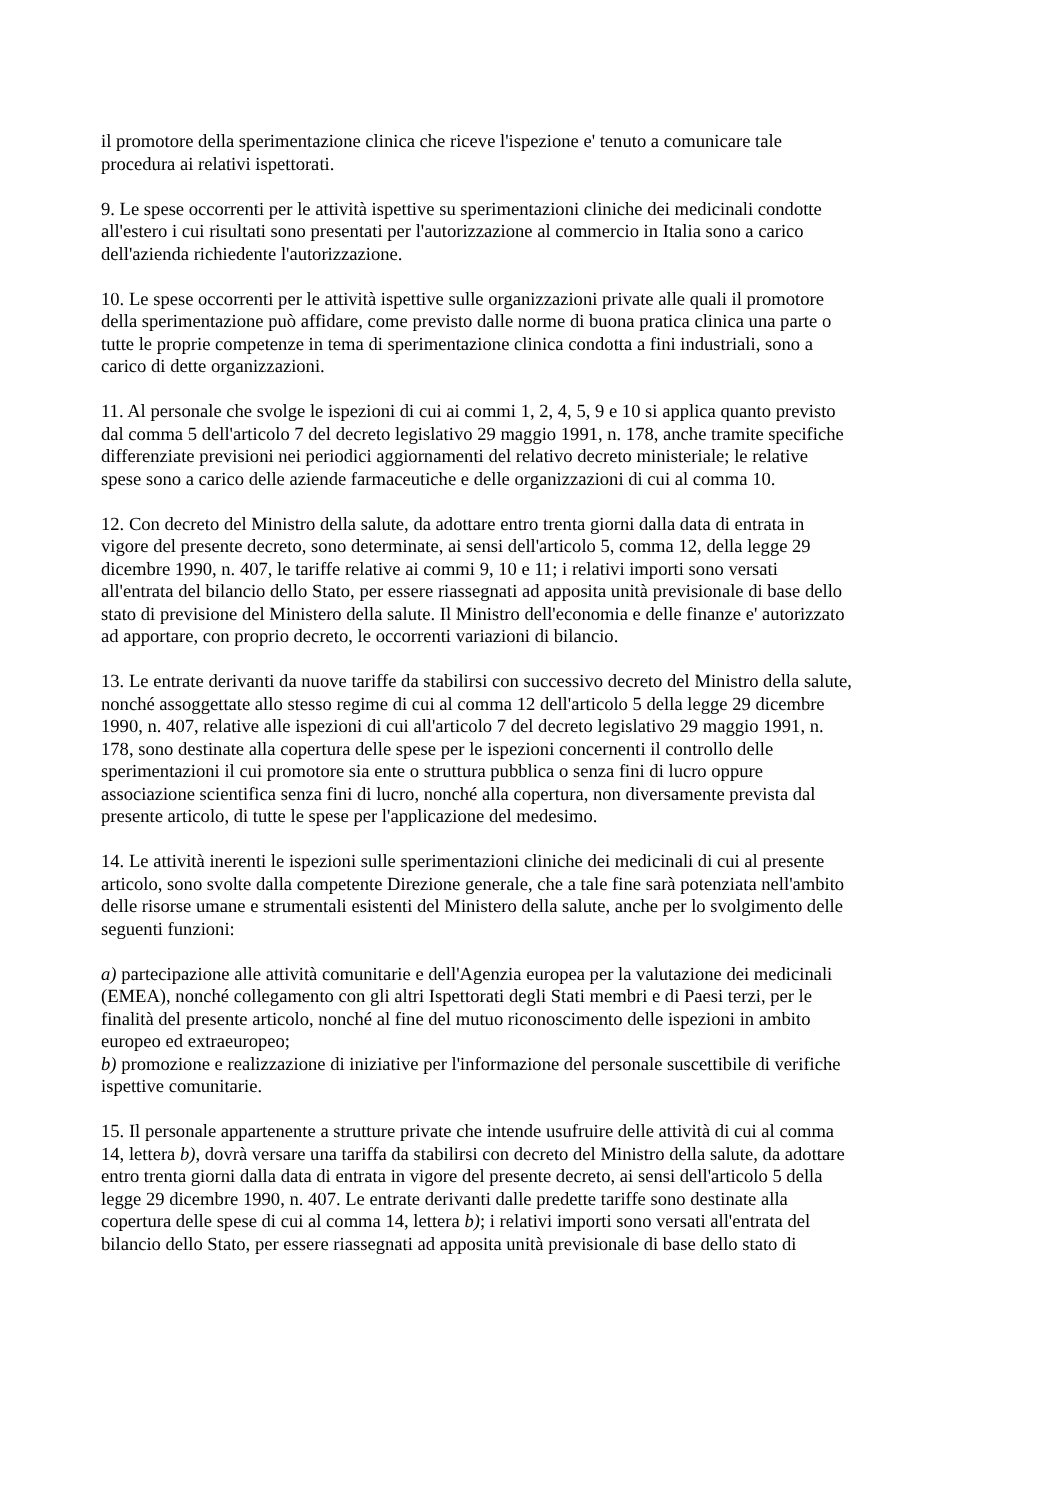il promotore della sperimentazione clinica che riceve l'ispezione e' tenuto a comunicare tale
procedura ai relativi ispettorati.
9. Le spese occorrenti per le attività ispettive su sperimentazioni cliniche dei medicinali condotte
all'estero i cui risultati sono presentati per l'autorizzazione al commercio in Italia sono a carico
dell'azienda richiedente l'autorizzazione.
10. Le spese occorrenti per le attività ispettive sulle organizzazioni private alle quali il promotore
della sperimentazione può affidare, come previsto dalle norme di buona pratica clinica una parte o
tutte le proprie competenze in tema di sperimentazione clinica condotta a fini industriali, sono a
carico di dette organizzazioni.
11. Al personale che svolge le ispezioni di cui ai commi 1, 2, 4, 5, 9 e 10 si applica quanto previsto
dal comma 5 dell'articolo 7 del decreto legislativo 29 maggio 1991, n. 178, anche tramite specifiche
differenziate previsioni nei periodici aggiornamenti del relativo decreto ministeriale; le relative
spese sono a carico delle aziende farmaceutiche e delle organizzazioni di cui al comma 10.
12. Con decreto del Ministro della salute, da adottare entro trenta giorni dalla data di entrata in
vigore del presente decreto, sono determinate, ai sensi dell'articolo 5, comma 12, della legge 29
dicembre 1990, n. 407, le tariffe relative ai commi 9, 10 e 11; i relativi importi sono versati
all'entrata del bilancio dello Stato, per essere riassegnati ad apposita unità previsionale di base dello
stato di previsione del Ministero della salute. Il Ministro dell'economia e delle finanze e' autorizzato
ad apportare, con proprio decreto, le occorrenti variazioni di bilancio.
13. Le entrate derivanti da nuove tariffe da stabilirsi con successivo decreto del Ministro della salute,
nonché assoggettate allo stesso regime di cui al comma 12 dell'articolo 5 della legge 29 dicembre
1990, n. 407, relative alle ispezioni di cui all'articolo 7 del decreto legislativo 29 maggio 1991, n.
178, sono destinate alla copertura delle spese per le ispezioni concernenti il controllo delle
sperimentazioni il cui promotore sia ente o struttura pubblica o senza fini di lucro oppure
associazione scientifica senza fini di lucro, nonché alla copertura, non diversamente prevista dal
presente articolo, di tutte le spese per l'applicazione del medesimo.
14. Le attività inerenti le ispezioni sulle sperimentazioni cliniche dei medicinali di cui al presente
articolo, sono svolte dalla competente Direzione generale, che a tale fine sarà potenziata nell'ambito
delle risorse umane e strumentali esistenti del Ministero della salute, anche per lo svolgimento delle
seguenti funzioni:
a) partecipazione alle attività comunitarie e dell'Agenzia europea per la valutazione dei medicinali
(EMEA), nonché collegamento con gli altri Ispettorati degli Stati membri e di Paesi terzi, per le
finalità del presente articolo, nonché al fine del mutuo riconoscimento delle ispezioni in ambito
europeo ed extraeuropeo;
b) promozione e realizzazione di iniziative per l'informazione del personale suscettibile di verifiche
ispettive comunitarie.
15. Il personale appartenente a strutture private che intende usufruire delle attività di cui al comma
14, lettera b), dovrà versare una tariffa da stabilirsi con decreto del Ministro della salute, da adottare
entro trenta giorni dalla data di entrata in vigore del presente decreto, ai sensi dell'articolo 5 della
legge 29 dicembre 1990, n. 407. Le entrate derivanti dalle predette tariffe sono destinate alla
copertura delle spese di cui al comma 14, lettera b); i relativi importi sono versati all'entrata del
bilancio dello Stato, per essere riassegnati ad apposita unità previsionale di base dello stato di